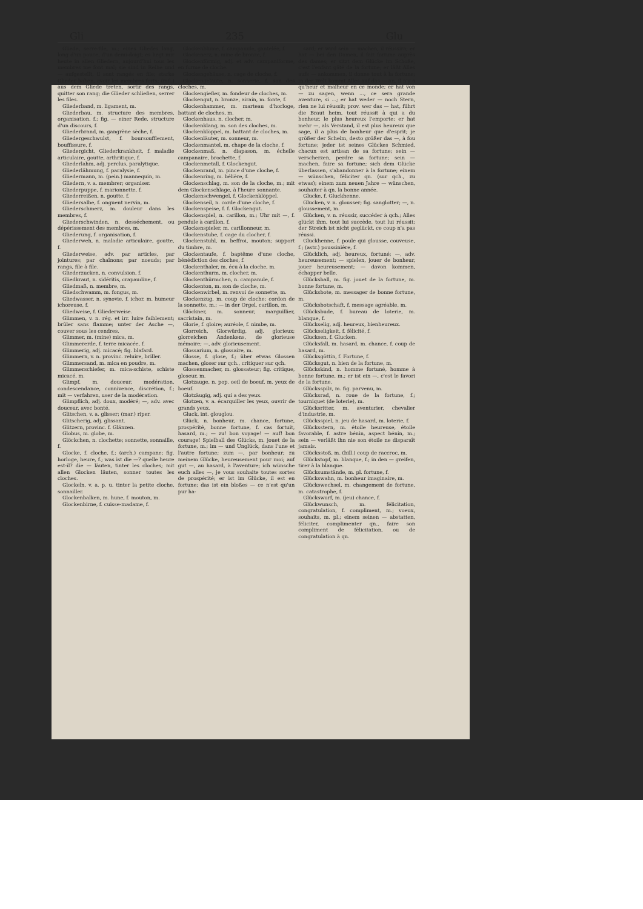Gli 235 Glu
Gliede, serre-file, m.; eines Gliedes lang, long d'un pouce, d'un demi-doigt; es liegt mir heute in allen Gliedern, aujourd'hui tous les membres me font mal; sie sind in Reihe und — aufgestellt, il sont rangés en file; starke Glieder haben, avoir les membres forts; (mil.) aus dem Gliede treten, sortir des rangs, quitter son rang; die Glieder schließen, serrer les files.
Gliederband, m. ligament, m.
Gliederbau, m. structure des membres, organisation, f.; fig. — einer Rede, structure d'un discours, f.
Gliederbrand, m. gangrène sèche, f.
Gliedergeschwulst, f. boursoufflement, bouffissure, f.
Gliedergicht, Gliederkrankheit, f. maladie articulaire, goutte, arthritique, f.
Gliederlahm, adj. perclus, paralytique.
Gliederlähmung, f. paralysie, f.
Gliedermann, m. (pein.) mannequin, m.
Gliedern, v. a. membrer; organiser.
Gliederpuppe, f. marionnette, f.
Gliederreißen, n. goutte, f.
Gliedersalbe, f. onguent nervin, m.
Gliederschmerz, m. douleur dans les membres, f.
Gliederschwinden, n. desséchement, ou dépérissement des membres, m.
Gliederung, f. organisation, f.
Gliederweh, n. maladie articulaire, goutte, f.
Gliederweise, adv. par articles, par jointures; par chaînons; par noeuds; par rangs, file à file.
Gliederzucken, n. convulsion, f.
Gliedkraut, n. sidéritis, crapaudine, f.
Gliedmaß, n. membre, m.
Gliedschwamm, m. fongus, m.
Gliedwasser, n. synovie, f. ichor, m. humeur ichoreuse, f.
Gliedweise, f. Gliederweise.
Glimmen, v. n. rég. et irr. luire faiblement; brûler sans flamme; unter der Asche —, couver sous les cendres.
Glimmer, m. (mine) mica, m.
Glimmererde, f. terre micacée, f.
Glimmerig, adj. micacé; fig. blafard.
Glimmern, v. n. provinc. reluire, briller.
Glimmersand, m. mica en poudre, m.
Glimmerschiefer, m. mica-schiste, schiste micacé, m.
Glimpf, m. douceur, modération, condescendance, connivence, discrétion, f.; mit — verfahren, user de la modération.
Glimpflich, adj. doux, modéré; —, adv. avec douceur, avec bonté.
Glitschen, v. a. glisser; (mar.) riper.
Glitscherig, adj. glissant.
Glitzern, provinc. f. Glänzen.
Globus, m. globe, m.
Glöckchen, n. clochette; sonnette, sonnaille, f.
Glocke, f. cloche, f.; (arch.) campane; fig. horloge, heure, f.; was ist die —? quelle heure est-il? die — läuten, tinter les cloches; mit allen Glocken läuten, sonner toutes les cloches.
Glockeln, v. a. p. u. tinter la petite cloche, sonnailler.
Glockenbalken, m. hune, f. mouton, m.
Glockenbirne, f. cuisse-madame, f.
Glockenblume, f. campanule, gantelée, f.
Glockenerz, n. mine de bronze, f.
Glockenförmig, adj. et adv. campaniforme, en forme de cloche.
Glockengehäuse, n. cage de cloche, f.
Glockengeläute, n. sonnerie, f. son des cloches, m.
Glockengießer, m. fondeur de cloches, m.
Glockengut, n. bronze, airain, m. fonte, f.
Glockenhammer, m. marteau d'horloge, battant de cloches, m.
Glockenhaus, n. clocher, m.
Glockenklang, m. son des cloches, m.
Glockenklöppel, m. battant de cloches, m.
Glockenläuter, m. sonneur, m.
Glockenmantel, m. chape de la cloche, f.
Glockenmaß, n. diapason, m. échelle campanaire, brochette, f.
Glockenmetall, f. Glockengut.
Glockenrand, m. pince d'une cloche, f.
Glockenring, m. bélière, f.
Glockenschlag, m. son de la cloche, m.; mit dem Glockenschlage, à l'heure sonnante.
Glockenschwengel, f. Glockenklöppel.
Glockenseil, n. corde d'une cloche, f.
Glockenspeise, f. f. Glockengut.
Glockenspiel, n. carillon, m.; Uhr mit —, f. pendule à carillon, f.
Glockenspieler, m. carillonneur, m.
Glockenstube, f. cage du clocher, f.
Glockenstuhl, m. beffroi, mouton; support du timbre, m.
Glockentaufe, f. baptême d'une cloche, bénédiction des cloches, f.
Glockenthaler, m. écu à la cloche, m.
Glockenthurm, m. clocher, m.
Glockenthürmchen, n. campanule, f.
Glockenton, m. son de cloche, m.
Glockenwirbel, m. renvoi de sonnette, m.
Glockenzug, m. coup de cloche; cordon de la sonnette, m.; — in der Orgel, carillon, m.
Glöckner, m. sonneur, marguillier, sacristain, m.
Glorie, f. gloire; auréole, f. nimbe, m.
Glorreich, Glorwürdig, adj. glorieux; glorreichen Andenkens, de glorieuse mémoire; —, adv. glorieusement.
Glossarium, n. glossaire, m.
Glosse, f. glose, f.; über etwas Glossen machen, gloser sur qch., critiquer sur qch.
Glossenmacher, m. glossateur; fig. critique, gloseur, m.
Glotzauge, n. pop. oeil de boeuf, m. yeux de boeuf.
Glotzäugig, adj. qui a des yeux.
Glotzen, v. a. écarquiller les yeux, ouvrir de grands yeux.
Gluck, int. glouglou.
Glück, n. bonheur, m. chance, fortune, prospérité, bonne fortune, f. cas fortuit, hasard, m.; — zu! bon voyage! — auf! bon courage! Spielball des Glücks, m. jouet de la fortune, m.; im — und Unglück, dans l'une et l'autre fortune; zum —, par bonheur; zu meinem Glücke, heureusement pour moi; auf gut —, au hasard, à l'aventure; ich wünsche euch alles —, je vous souhaite toutes sortes de prospérité; er ist im Glücke, il est en fortune; das ist ein bloßes — ce n'est qu'un pur ha-
sard; er wird sein — machen, il réussira; er hat — bei den Damen, il fait fortune auprès des dames; er sitzt dem Glücke im Schoße, c'est l'enfant gâté de la fortune; er läßt Alles aufs — ankommen, il donne tout à la fortune; in der Welt kommt Alles auf das — an, il n'y a qu'heur et malheur en ce monde; er hat von — zu sagen, wenn ..., ce sera grande aventure, si ...; er hat weder — noch Stern, rien ne lui réussit; prov. wer das — hat, führt die Braut heim, tout réussit à qui a du bonheur, le plus heureux l'emporte; er hat mehr —, als Verstand, il est plus heureux que sage, il a plus de bonheur que d'esprit; je größer der Schelm, desto größer das —, à fou fortune; jeder ist seines Glückes Schmied, chacun est artisan de sa fortune; sein — verscherzen, perdre sa fortune; sein — machen, faire sa fortune; sich dem Glücke überlassen, s'abandonner à la fortune; einem — wünschen, féliciter qn. (sur qch., zu etwas); einem zum neuen Jahre — wünschen, souhaiter à qn. la bonne année.
Glucke, f. Gluckhenne.
Glucken, v. n. glousser; fig. sanglotter; —, n. gloussement, m.
Glücken, v. n. réussir, succéder à qch.; Alles glückt ihm, tout lui succède, tout lui réussit; der Streich ist nicht geglückt, ce coup n'a pas réussi.
Gluckhenne, f. poule qui glousse, couveuse, f.; (astr.) poussinière, f.
Glücklich, adj. heureux, fortuné; —, adv. heureusement; — spielen, jouer de bonheur, jouer heureusement; — davon kommen, échapper belle.
Glücksball, m. fig. jouet de la fortune, m. bonne fortune, m.
Glücksbote, m. messager de bonne fortune, m.
Glücksbotschaft, f. message agréable, m.
Glücksbude, f. bureau de loterie, m. blanque, f.
Glückselig, adj. heureux, bienheureux.
Glückseligkeit, f. félicité, f.
Glucksen, f. Glucken.
Glücksfall, m. hasard, m. chance, f. coup de hasard, m.
Glücksgöttin, f. Fortune, f.
Glücksgut, n. bien de la fortune, m.
Glückskind, n. homme fortuné, homme à bonne fortune, m.; er ist ein —, c'est le favori de la fortune.
Glücksspilz, m. fig. parvenu, m.
Glücksrad, n. roue de la fortune, f.; tourniquet (de loterie), m.
Glücksritter, m. aventurier, chevalier d'industrie, m.
Glücksspiel, n. jeu de hasard, m. loterie, f.
Glücksstern, m. étoile heureuse, étoile favorable, f. astre bénin, aspect bénin, m.; sein — verläßt ihn nie son étoile ne disparaît jamais.
Glücksstoß, m. (bill.) coup de raccroc, m.
Glückstopf, m. blanque, f.; in den — greifen, tirer à la blanque.
Glücksumstände, m. pl. fortune, f.
Glückswahn, m. bonheur imaginaire, m.
Glückswechsel, m. changement de fortune, m. catastrophe, f.
Glückswurf, m. (jeu) chance, f.
Glückwunsch, m. félicitation, congratulation, f. compliment, m.; voeux, souhaits, m. pl.; einem seinen — abstatten, féliciter, complimenter qn., faire son compliment de félicitation, ou de congratulation à qn.